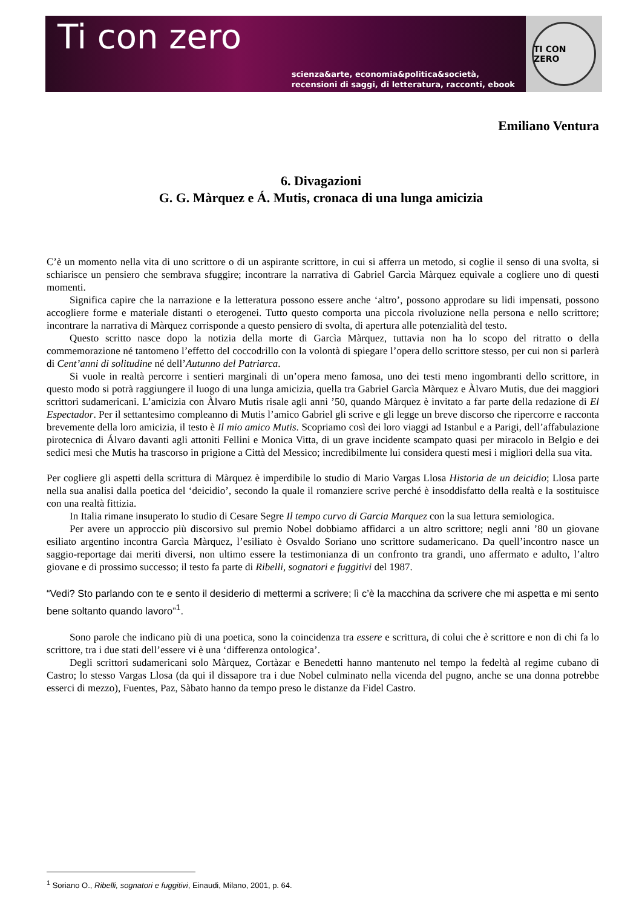Ti con zero
scienza&arte, economia&politica&società,
recensioni di saggi, di letteratura, racconti, ebook
TI CON ZERO
Emiliano Ventura
6. Divagazioni
G. G. Màrquez e Á. Mutis, cronaca di una lunga amicizia
C’è un momento nella vita di uno scrittore o di un aspirante scrittore, in cui si afferra un metodo, si coglie il senso di una svolta, si schiarisce un pensiero che sembrava sfuggire; incontrare la narrativa di Gabriel Garcìa Màrquez equivale a cogliere uno di questi momenti.
Significa capire che la narrazione e la letteratura possono essere anche ‘altro’, possono approdare su lidi impensati, possono accogliere forme e materiale distanti o eterogenei. Tutto questo comporta una piccola rivoluzione nella persona e nello scrittore; incontrare la narrativa di Màrquez corrisponde a questo pensiero di svolta, di apertura alle potenzialità del testo.
Questo scritto nasce dopo la notizia della morte di Garcìa Màrquez, tuttavia non ha lo scopo del ritratto o della commemorazione né tantomeno l’effetto del coccodrillo con la volontà di spiegare l’opera dello scrittore stesso, per cui non si parlerà di Cent’anni di solitudine né dell’Autunno del Patriarca.
Si vuole in realtà percorre i sentieri marginali di un’opera meno famosa, uno dei testi meno ingombranti dello scrittore, in questo modo si potrà raggiungere il luogo di una lunga amicizia, quella tra Gabriel Garcìa Màrquez e Àlvaro Mutis, due dei maggiori scrittori sudamericani. L’amicizia con Àlvaro Mutis risale agli anni ’50, quando Màrquez è invitato a far parte della redazione di El Espectador. Per il settantesimo compleanno di Mutis l’amico Gabriel gli scrive e gli legge un breve discorso che ripercorre e racconta brevemente della loro amicizia, il testo è Il mio amico Mutis. Scopriamo così dei loro viaggi ad Istanbul e a Parigi, dell’affabulazione pirotecnica di Álvaro davanti agli attoniti Fellini e Monica Vitta, di un grave incidente scampato quasi per miracolo in Belgio e dei sedici mesi che Mutis ha trascorso in prigione a Città del Messico; incredibilmente lui considera questi mesi i migliori della sua vita.
Per cogliere gli aspetti della scrittura di Màrquez è imperdibile lo studio di Mario Vargas Llosa Historia de un deicidio; Llosa parte nella sua analisi dalla poetica del ‘deicidio’, secondo la quale il romanziere scrive perché è insoddisfatto della realtà e la sostituisce con una realtà fittizia.
In Italia rimane insuperato lo studio di Cesare Segre Il tempo curvo di Garcia Marquez con la sua lettura semiologica.
Per avere un approccio più discorsivo sul premio Nobel dobbiamo affidarci a un altro scrittore; negli anni ’80 un giovane esiliato argentino incontra Garcìa Màrquez, l’esiliato è Osvaldo Soriano uno scrittore sudamericano. Da quell’incontro nasce un saggio-reportage dai meriti diversi, non ultimo essere la testimonianza di un confronto tra grandi, uno affermato e adulto, l’altro giovane e di prossimo successo; il testo fa parte di Ribelli, sognatori e fuggitivi del 1987.
“Vedi? Sto parlando con te e sento il desiderio di mettermi a scrivere; lì c’è la macchina da scrivere che mi aspetta e mi sento bene soltanto quando lavoro”<sup>1</sup>.
Sono parole che indicano più di una poetica, sono la coincidenza tra essere e scrittura, di colui che è scrittore e non di chi fa lo scrittore, tra i due stati dell’essere vi è una ‘differenza ontologica’.
Degli scrittori sudamericani solo Màrquez, Cortàzar e Benedetti hanno mantenuto nel tempo la fedeltà al regime cubano di Castro; lo stesso Vargas Llosa (da qui il dissapore tra i due Nobel culminato nella vicenda del pugno, anche se una donna potrebbe esserci di mezzo), Fuentes, Paz, Sàbato hanno da tempo preso le distanze da Fidel Castro.
<sup>1</sup> Soriano O., Ribelli, sognatori e fuggitivi, Einaudi, Milano, 2001, p. 64.